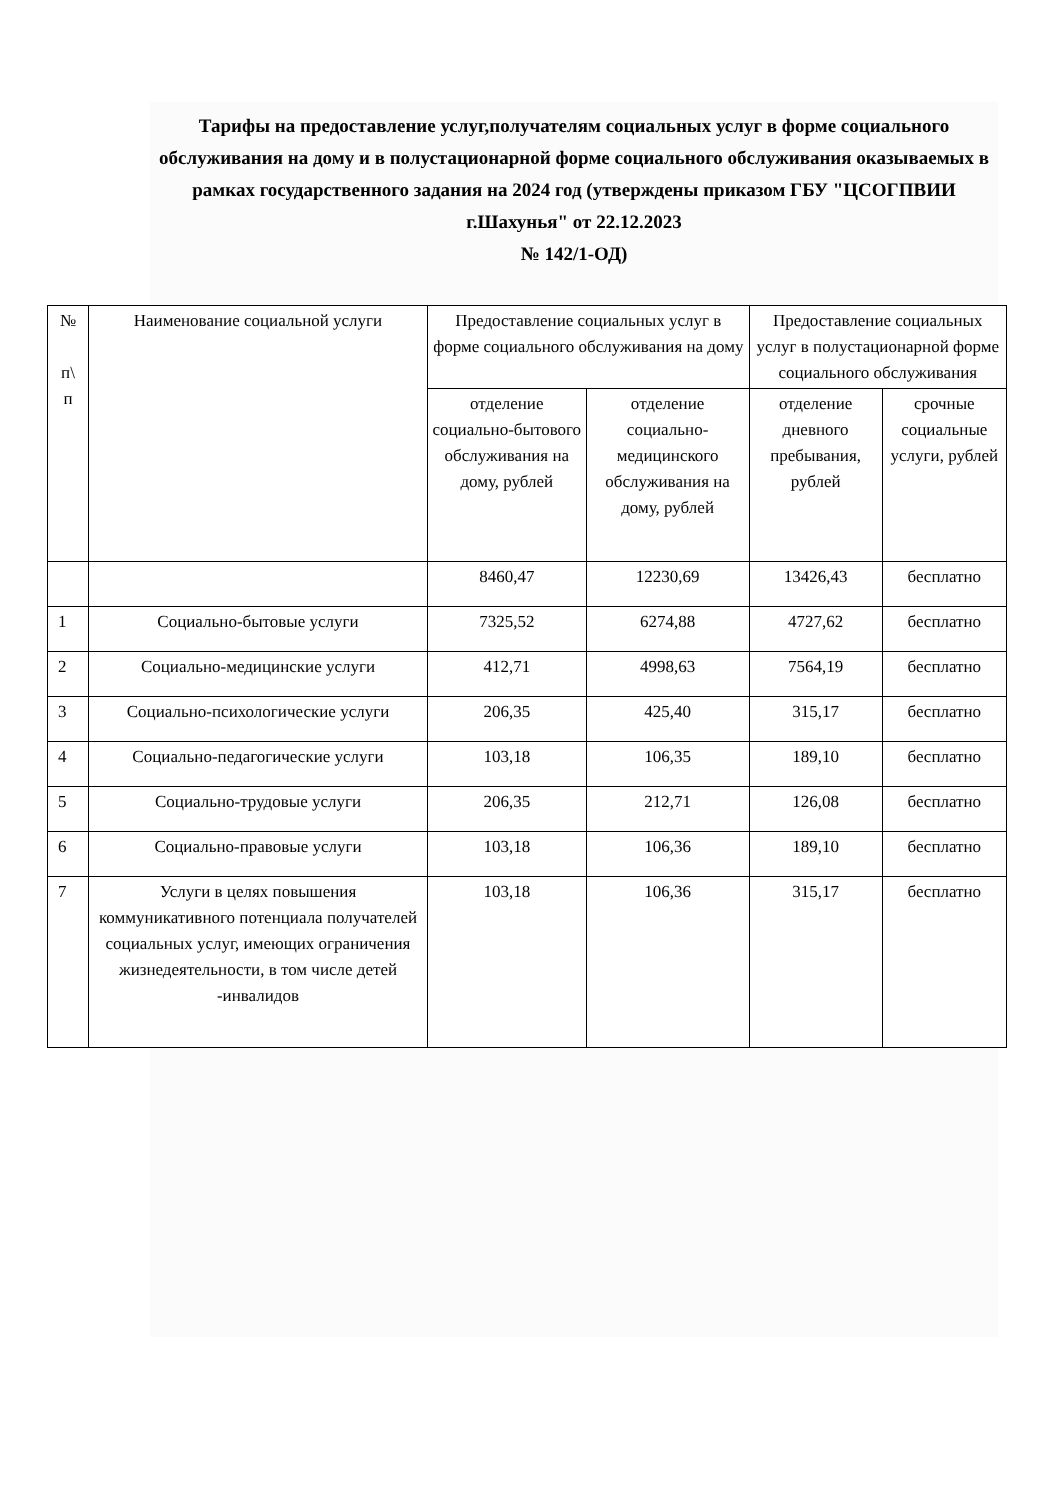Тарифы на предоставление услуг,получателям социальных услуг в форме социального обслуживания на дому и в полустационарной форме социального обслуживания оказываемых в рамках государственного задания на 2024 год (утверждены приказом ГБУ "ЦСОГПВИИ г.Шахунья" от 22.12.2023
№ 142/1-ОД)
| № п\ п | Наименование социальной услуги | Предоставление социальных услуг в форме социального обслуживания на дому | | Предоставление социальных услуг в полустационарной форме социального обслуживания | |
| --- | --- | --- | --- | --- | --- |
| | | отделение социально-бытового обслуживания на дому, рублей | отделение социально-медицинского обслуживания на дому, рублей | отделение дневного пребывания, рублей | срочные социальные услуги, рублей |
| | | 8460,47 | 12230,69 | 13426,43 | бесплатно |
| 1 | Социально-бытовые услуги | 7325,52 | 6274,88 | 4727,62 | бесплатно |
| 2 | Социально-медицинские услуги | 412,71 | 4998,63 | 7564,19 | бесплатно |
| 3 | Социально-психологические услуги | 206,35 | 425,40 | 315,17 | бесплатно |
| 4 | Социально-педагогические услуги | 103,18 | 106,35 | 189,10 | бесплатно |
| 5 | Социально-трудовые услуги | 206,35 | 212,71 | 126,08 | бесплатно |
| 6 | Социально-правовые услуги | 103,18 | 106,36 | 189,10 | бесплатно |
| 7 | Услуги в целях повышения коммуникативного потенциала получателей социальных услуг, имеющих ограничения жизнедеятельности, в том числе детей -инвалидов | 103,18 | 106,36 | 315,17 | бесплатно |